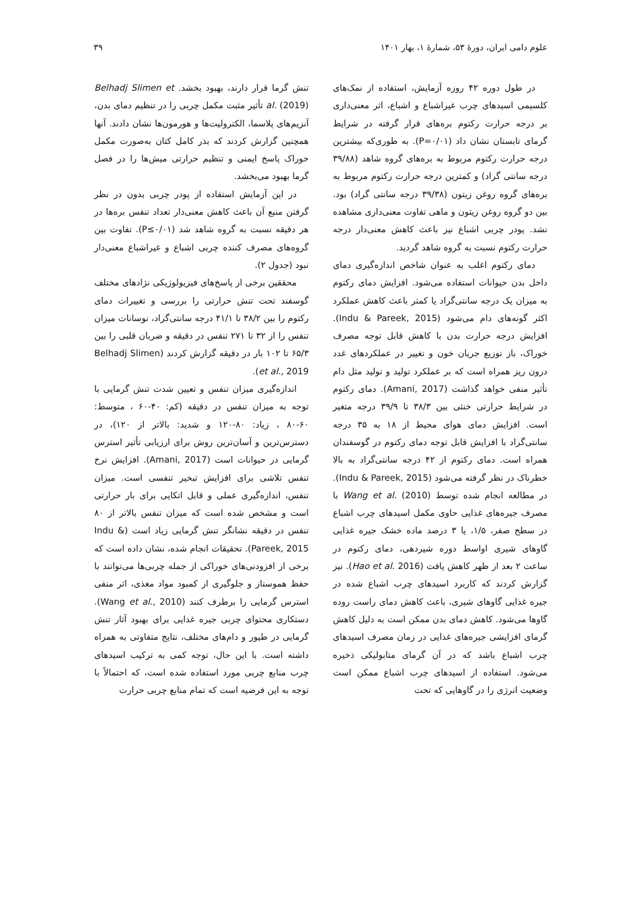علوم دامی ایران، دورهٔ ۵۳، شمارهٔ ۱، بهار ۱۴۰۱ ۳۹
در طول دوره ۴۲ روزه آزمایش، استفاده از نمک‌های کلسیمی اسیدهای چرب غیراشباع و اشباع، اثر معنی‌داری بر درجه حرارت رکتوم بره‌های قرار گرفته در شرایط گرمای تابستان نشان داد (P=۰/۰۱). به طوری‌که بیشترین درجه حرارت رکتوم مربوط به بره‌های گروه شاهد (۳۹/۸۸ درجه سانتی گراد) و کمترین درجه حرارت رکتوم مربوط به بره‌های گروه روغن زیتون (۳۹/۳۸ درجه سانتی گراد) بود. بین دو گروه روغن زیتون و ماهی تفاوت معنی‌داری مشاهده نشد. پودر چربی اشباع نیز باعث کاهش معنی‌دار درجه حرارت رکتوم نسبت به گروه شاهد گردید.
دمای رکتوم اغلب به عنوان شاخص اندازه‌گیری دمای داخل بدن حیوانات استفاده می‌شود. افزایش دمای رکتوم به میزان یک درجه سانتی‌گراد یا کمتر باعث کاهش عملکرد اکثر گونه‌های دام می‌شود (Indu & Pareek, 2015). افزایش درجه حرارت بدن با کاهش قابل توجه مصرف خوراک، باز توزیع جریان خون و تغییر در عملکردهای غدد درون ریز همراه است که بر عملکرد تولید و تولید مثل دام تأثیر منفی خواهد گذاشت (Amani, 2017). دمای رکتوم در شرایط حرارتی خنثی بین ۳۸/۳ تا ۳۹/۹ درجه متغیر است. افزایش دمای هوای محیط از ۱۸ به ۳۵ درجه سانتی‌گراد با افزایش قابل توجه دمای رکتوم در گوسفندان همراه است. دمای رکتوم از ۴۲ درجه سانتی‌گراد به بالا خطرناک در نظر گرفته می‌شود (Indu & Pareek, 2015). در مطالعه انجام شده توسط Wang et al. (2010) با مصرف جیره‌های غذایی حاوی مکمل اسیدهای چرب اشباع در سطح صفر، ۱/۵، یا ۳ درصد ماده خشک جیره غذایی گاوهای شیری اواسط دوره شیردهی، دمای رکتوم در ساعت ۲ بعد از ظهر کاهش یافت (Hao et al. 2016). نیز گزارش کردند که کاربرد اسیدهای چرب اشباع شده در جیره غذایی گاوهای شیری، باعث کاهش دمای راست روده گاوها می‌شود. کاهش دمای بدن ممکن است به دلیل کاهش گرمای افزایشی جیره‌های غذایی در زمان مصرف اسیدهای چرب اشباع باشد که در آن گرمای متابولیکی ذخیره می‌شود. استفاده از اسیدهای چرب اشباع ممکن است وضعیت انرژی را در گاوهایی که تحت
تنش گرما قرار دارند، بهبود بخشد. Belhadj Slimen et al. (2019) تأثیر مثبت مکمل چربی را در تنظیم دمای بدن، آنزیم‌های پلاسما، الکترولیت‌ها و هورمون‌ها نشان دادند. آنها همچنین گزارش کردند که بذر کامل کتان به‌صورت مکمل خوراک پاسخ ایمنی و تنظیم حرارتی میش‌ها را در فصل گرما بهبود می‌بخشد.
در این آزمایش استفاده از پودر چربی بدون در نظر گرفتن منبع آن باعث کاهش معنی‌دار تعداد تنفس بره‌ها در هر دقیقه نسبت به گروه شاهد شد (P≤۰/۰۱). تفاوت بین گروه‌های مصرف کننده چربی اشباع و غیراشباع معنی‌دار نبود (جدول ۲).
محققین برخی از پاسخ‌های فیزیولوژیکی نژادهای مختلف گوسفند تحت تنش حرارتی را بررسی و تغییرات دمای رکتوم را بین ۳۸/۲ تا ۴۱/۱ درجه سانتی‌گراد، نوسانات میزان تنفس را از ۳۲ تا ۲۷۱ تنفس در دقیقه و ضربان قلبی را بین ۶۵/۳ تا ۱۰۲ بار در دقیقه گزارش کردند (Belhadj Slimen et al., 2019).
اندازه‌گیری میزان تنفس و تعیین شدت تنش گرمایی با توجه به میزان تنفس در دقیقه (کم: ۴۰-۶۰ ، متوسط: ۶۰-۸۰ ، زیاد: ۸۰-۱۲۰ و شدید: بالاتر از ۱۲۰)، در دسترس‌ترین و آسان‌ترین روش برای ارزیابی تأثیر استرس گرمایی در حیوانات است (Amani, 2017). افزایش نرخ تنفس تلاشی برای افزایش تبخیر تنفسی است. میزان تنفس، اندازه‌گیری عملی و قابل اتکایی برای بار حرارتی است و مشخص شده است که میزان تنفس بالاتر از ۸۰ تنفس در دقیقه نشانگر تنش گرمایی زیاد است (Indu & Pareek, 2015). تحقیقات انجام شده، نشان داده است که برخی از افزودنی‌های خوراکی از جمله چربی‌ها می‌توانند با حفظ هموستاز و جلوگیری از کمبود مواد مغذی، اثر منفی استرس گرمایی را برطرف کنند (Wang et al., 2010). دستکاری محتوای چربی جیره غذایی برای بهبود آثار تنش گرمایی در طیور و دام‌های مختلف، نتایج متفاوتی به همراه داشته است. با این حال، توجه کمی به ترکیب اسیدهای چرب منابع چربی مورد استفاده شده است، که احتمالاً با توجه به این فرضیه است که تمام منابع چربی حرارت